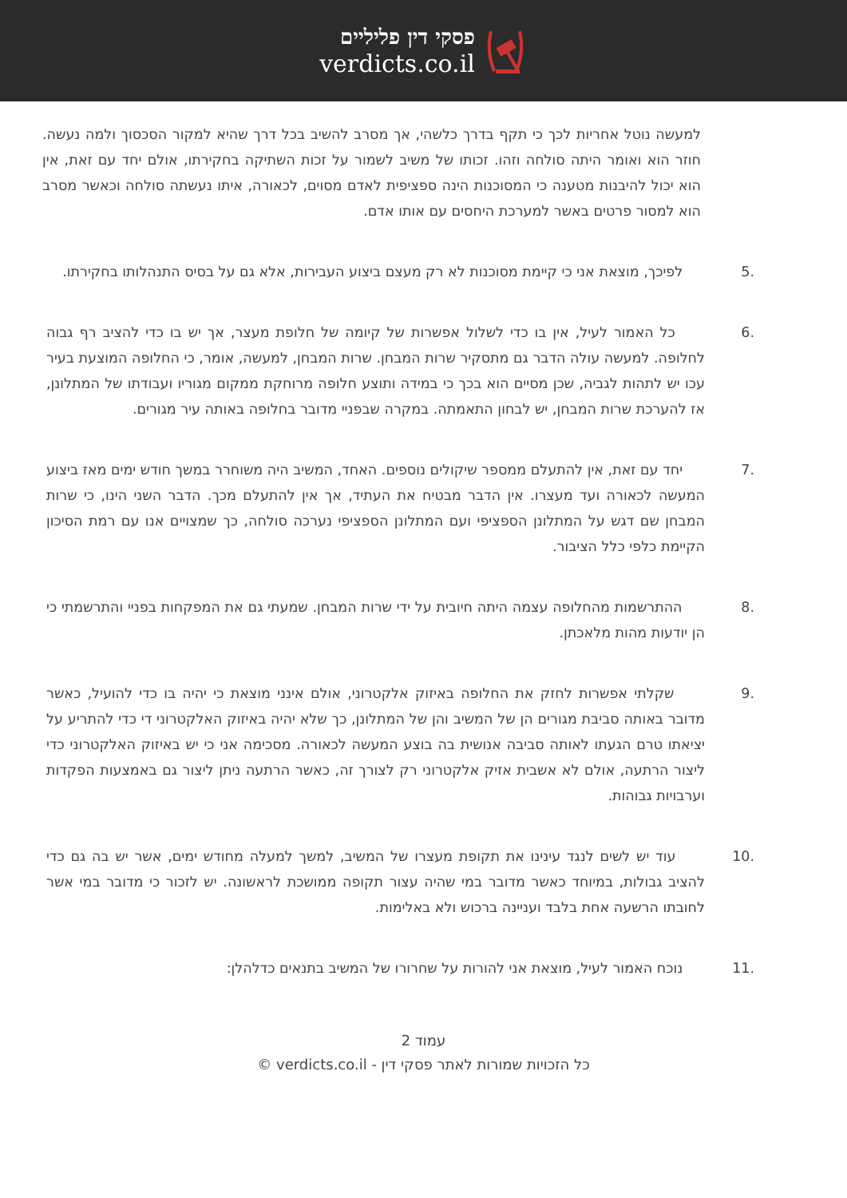פסקי דין פליליים
verdicts.co.il
למעשה נוטל אחריות לכך כי תקף בדרך כלשהי, אך מסרב להשיב בכל דרך שהיא למקור הסכסוך ולמה נעשה. חוזר הוא ואומר היתה סולחה וזהו. זכותו של משיב לשמור על זכות השתיקה בחקירתו, אולם יחד עם זאת, אין הוא יכול להיבנות מטענה כי המסוכנות הינה ספציפית לאדם מסוים, לכאורה, איתו נעשתה סולחה וכאשר מסרב הוא למסור פרטים באשר למערכת היחסים עם אותו אדם.
5. לפיכך, מוצאת אני כי קיימת מסוכנות לא רק מעצם ביצוע העבירות, אלא גם על בסיס התנהלותו בחקירתו.
6. כל האמור לעיל, אין בו כדי לשלול אפשרות של קיומה של חלופת מעצר, אך יש בו כדי להציב רף גבוה לחלופה. למעשה עולה הדבר גם מתסקיר שרות המבחן. שרות המבחן, למעשה, אומר, כי החלופה המוצעת בעיר עכו יש לתהות לגביה, שכן מסיים הוא בכך כי במידה ותוצע חלופה מרוחקת ממקום מגוריו ועבודתו של המתלונן, אז להערכת שרות המבחן, יש לבחון התאמתה. במקרה שבפניי מדובר בחלופה באותה עיר מגורים.
7. יחד עם זאת, אין להתעלם ממספר שיקולים נוספים. האחד, המשיב היה משוחרר במשך חודש ימים מאז ביצוע המעשה לכאורה ועד מעצרו. אין הדבר מבטיח את העתיד, אך אין להתעלם מכך. הדבר השני הינו, כי שרות המבחן שם דגש על המתלונן הספציפי ועם המתלונן הספציפי נערכה סולחה, כך שמצויים אנו עם רמת הסיכון הקיימת כלפי כלל הציבור.
8. ההתרשמות מהחלופה עצמה היתה חיובית על ידי שרות המבחן. שמעתי גם את המפקחות בפניי והתרשמתי כי הן יודעות מהות מלאכתן.
9. שקלתי אפשרות לחזק את החלופה באיזוק אלקטרוני, אולם אינני מוצאת כי יהיה בו כדי להועיל, כאשר מדובר באותה סביבת מגורים הן של המשיב והן של המתלונן, כך שלא יהיה באיזוק האלקטרוני די כדי להתריע על יציאתו טרם הגעתו לאותה סביבה אנושית בה בוצע המעשה לכאורה. מסכימה אני כי יש באיזוק האלקטרוני כדי ליצור הרתעה, אולם לא אשבית אזיק אלקטרוני רק לצורך זה, כאשר הרתעה ניתן ליצור גם באמצעות הפקדות וערבויות גבוהות.
10. עוד יש לשים לנגד עינינו את תקופת מעצרו של המשיב, למשך למעלה מחודש ימים, אשר יש בה גם כדי להציב גבולות, במיוחד כאשר מדובר במי שהיה עצור תקופה ממושכת לראשונה. יש לזכור כי מדובר במי אשר לחובתו הרשעה אחת בלבד ועניינה ברכוש ולא באלימות.
11. נוכח האמור לעיל, מוצאת אני להורות על שחרורו של המשיב בתנאים כדלהלן:
עמוד 2
כל הזכויות שמורות לאתר פסקי דין - verdicts.co.il ©